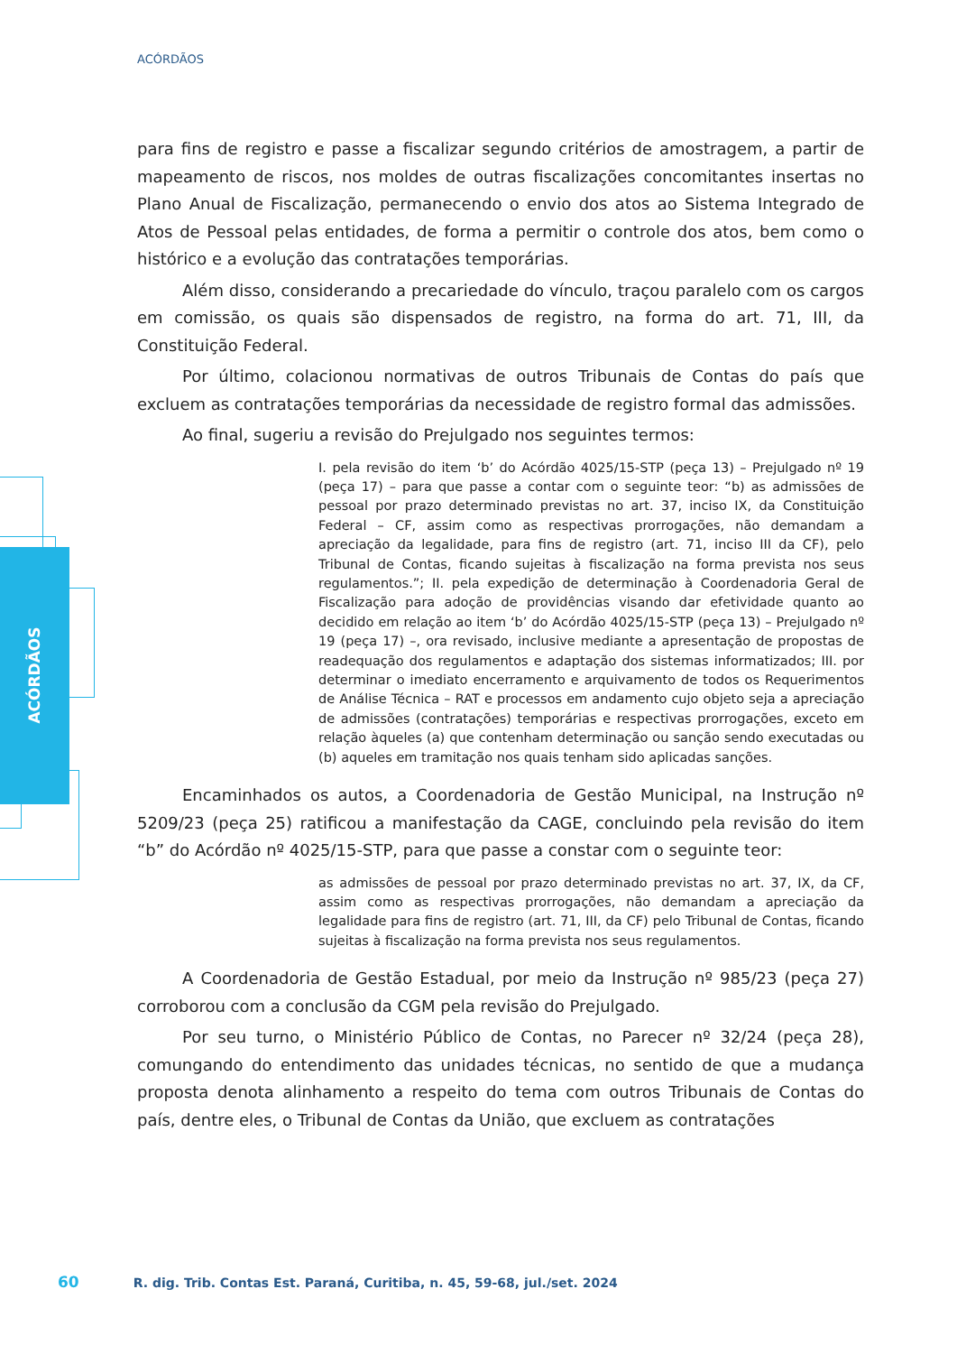ACÓRDÃOS
ACÓRDÃOS
para fins de registro e passe a fiscalizar segundo critérios de amostragem, a partir de mapeamento de riscos, nos moldes de outras fiscalizações concomitantes insertas no Plano Anual de Fiscalização, permanecendo o envio dos atos ao Sistema Integrado de Atos de Pessoal pelas entidades, de forma a permitir o controle dos atos, bem como o histórico e a evolução das contratações temporárias.
Além disso, considerando a precariedade do vínculo, traçou paralelo com os cargos em comissão, os quais são dispensados de registro, na forma do art. 71, III, da Constituição Federal.
Por último, colacionou normativas de outros Tribunais de Contas do país que excluem as contratações temporárias da necessidade de registro formal das admissões.
Ao final, sugeriu a revisão do Prejulgado nos seguintes termos:
I. pela revisão do item ‘b’ do Acórdão 4025/15-STP (peça 13) – Prejulgado nº 19 (peça 17) – para que passe a contar com o seguinte teor: “b) as admissões de pessoal por prazo determinado previstas no art. 37, inciso IX, da Constituição Federal – CF, assim como as respectivas prorrogações, não demandam a apreciação da legalidade, para fins de registro (art. 71, inciso III da CF), pelo Tribunal de Contas, ficando sujeitas à fiscalização na forma prevista nos seus regulamentos.”; II. pela expedição de determinação à Coordenadoria Geral de Fiscalização para adoção de providências visando dar efetividade quanto ao decidido em relação ao item ‘b’ do Acórdão 4025/15-STP (peça 13) – Prejulgado nº 19 (peça 17) –, ora revisado, inclusive mediante a apresentação de propostas de readequação dos regulamentos e adaptação dos sistemas informatizados; III. por determinar o imediato encerramento e arquivamento de todos os Requerimentos de Análise Técnica – RAT e processos em andamento cujo objeto seja a apreciação de admissões (contratações) temporárias e respectivas prorrogações, exceto em relação àqueles (a) que contenham determinação ou sanção sendo executadas ou (b) aqueles em tramitação nos quais tenham sido aplicadas sanções.
Encaminhados os autos, a Coordenadoria de Gestão Municipal, na Instrução nº 5209/23 (peça 25) ratificou a manifestação da CAGE, concluindo pela revisão do item “b” do Acórdão nº 4025/15-STP, para que passe a constar com o seguinte teor:
as admissões de pessoal por prazo determinado previstas no art. 37, IX, da CF, assim como as respectivas prorrogações, não demandam a apreciação da legalidade para fins de registro (art. 71, III, da CF) pelo Tribunal de Contas, ficando sujeitas à fiscalização na forma prevista nos seus regulamentos.
A Coordenadoria de Gestão Estadual, por meio da Instrução nº 985/23 (peça 27) corroborou com a conclusão da CGM pela revisão do Prejulgado.
Por seu turno, o Ministério Público de Contas, no Parecer nº 32/24 (peça 28), comungando do entendimento das unidades técnicas, no sentido de que a mudança proposta denota alinhamento a respeito do tema com outros Tribunais de Contas do país, dentre eles, o Tribunal de Contas da União, que excluem as contratações
60 R. dig. Trib. Contas Est. Paraná, Curitiba, n. 45, 59-68, jul./set. 2024